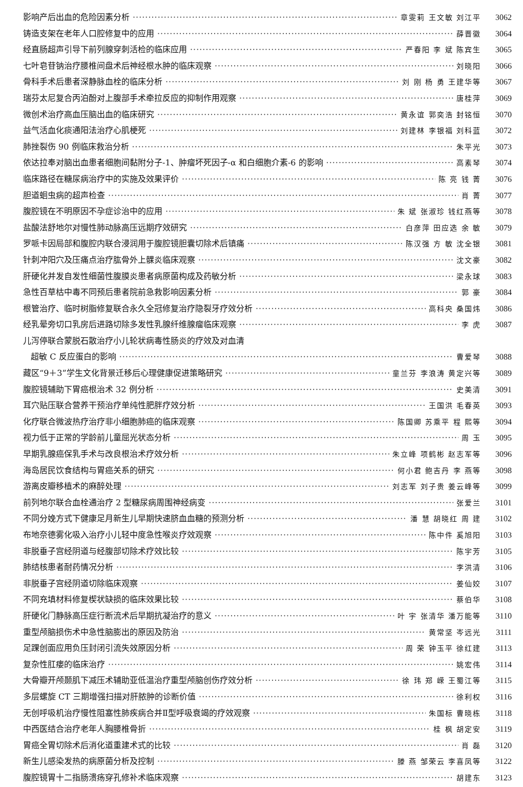影响产后出血的危险因素分析 章雯莉 王文敏 刘江平 3062
铸造支架在老年人口腔修复中的应用 薛晋徽 3064
经直肠超声引导下前列腺穿刺活检的临床应用 严春阳 李 斌 陈宾生 3065
七叶皂苷钠治疗腰椎间盘术后神经根水肿的临床观察 刘晓阳 3066
骨科手术后患者深静脉血栓的临床分析 刘 刚 杨 勇 王建华等 3067
瑞芬太尼复合丙泊酚对上腹部手术牵拉反应的抑制作用观察 唐桂萍 3069
微创术治疗高血压脑出血的临床研究 黄永谊 郭奕浩 封铭恒 3070
益气活血化痰通阳法治疗心肌梗死 刘建林 李银福 刘科蓝 3072
肺挫裂伤 90 例临床救治分析 朱平光 3073
依达拉奉对脑出血患者细胞间黏附分子-1、肿瘤坏死因子-α 和白细胞介素-6 的影响 高素琴 3074
临床路径在糖尿病治疗中的实施及效果评价 陈 亮 钱 菁 3076
胆道蛔虫病的超声检查 肖 菁 3077
腹腔镜在不明原因不孕症诊治中的应用 朱 斌 张淑珍 钱红燕等 3078
盐酸法舒地尔对慢性肺动脉高压远期疗效研究 白彦萍 田应选 余 敏 3079
罗哌卡因局部和腹腔内联合浸润用于腹腔镜胆囊切除术后镇痛 陈汉强 方 敏 沈全银 3081
针刺冲阳穴及压痛点治疗肱骨外上髁炎临床观察 沈文豪 3082
肝硬化并发自发性细菌性腹膜炎患者病原菌构成及药敏分析 梁永球 3083
急性百草枯中毒不同预后患者院前急救影响因素分析 郭 豪 3084
根管治疗、临时树脂修复联合永久全冠修复治疗隐裂牙疗效分析 高科央 桑国炜 3086
经乳晕旁切口乳房后进路切除多发性乳腺纤维腺瘤临床观察 李 虎 3087
儿泻停联合蒙脱石散治疗小儿轮状病毒性肠炎的疗效及对血清
超敏 C 反应蛋白的影响 曹爱琴 3088
藏区“9＋3”学生文化背景迁移后心理健康促进策略研究 童兰芬 李浪涛 黄定兴等 3089
腹腔镜辅助下胃癌根治术 32 例分析 史美清 3091
耳穴贴压联合营养干预治疗单纯性肥胖疗效分析 王国洪 毛春英 3093
化疗联合微波热疗治疗非小细胞肺癌的临床观察 陈国卿 苏乘平 程 熙等 3094
视力低于正常的学龄前儿童屈光状态分析 周 玉 3095
早期乳腺癌保乳手术与改良根治术疗效分析 朱立峰 项鹤彬 赵志军等 3096
海岛居民饮食结构与胃癌关系的研究 何小君 鲍吉丹 李 燕等 3098
游离皮瓣移植术的麻醉处理 刘志军 刘子贵 姜云峰等 3099
前列地尔联合血栓通治疗 2 型糖尿病周围神经病变 张爱兰 3101
不同分娩方式下健康足月新生儿早期快速脐血血糖的预测分析 潘 慧 胡晓红 周 建 3102
布地奈德雾化吸入治疗小儿轻中度急性喉炎疗效观察 陈中件 奚旭阳 3103
非脱垂子宫经阴道与经腹部切除术疗效比较 陈宇芳 3105
肺结核患者耐药情况分析 李洪清 3106
非脱垂子宫经阴道切除临床观察 姜仙姣 3107
不同充填材料修复楔状缺损的临床效果比较 蔡伯华 3108
肝硬化门静脉高压症行断流术后早期抗凝治疗的意义 叶 宇 张清华 潘万能等 3110
重型颅脑损伤术中急性脑膨出的原因及防治 黄常坚 岑远光 3111
足踝创面应用负压封闭引流失效原因分析 周 荣 钟玉平 徐红建 3113
复杂性肛瘘的临床治疗 姚宏伟 3114
大骨瓣开颅颞肌下减压术辅助亚低温治疗重型颅脑创伤疗效分析 徐 玮 郑 嵘 王蜀江等 3115
多层螺旋 CT 三期增强扫描对肝脓肿的诊断价值 徐利权 3116
无创呼吸机治疗慢性阻塞性肺疾病合并Ⅱ型呼吸衰竭的疗效观察 朱国标 曹晓栋 3118
中西医结合治疗老年人胸腰椎骨折 桂 枫 胡定安 3119
胃癌全胃切除术后消化道重建术式的比较 肖 磊 3120
新生儿感染发热的病原菌分析及控制 滕 燕 邹荣云 李喜凤等 3122
腹腔镜胃十二指肠溃疡穿孔修补术临床观察 胡建东 3123